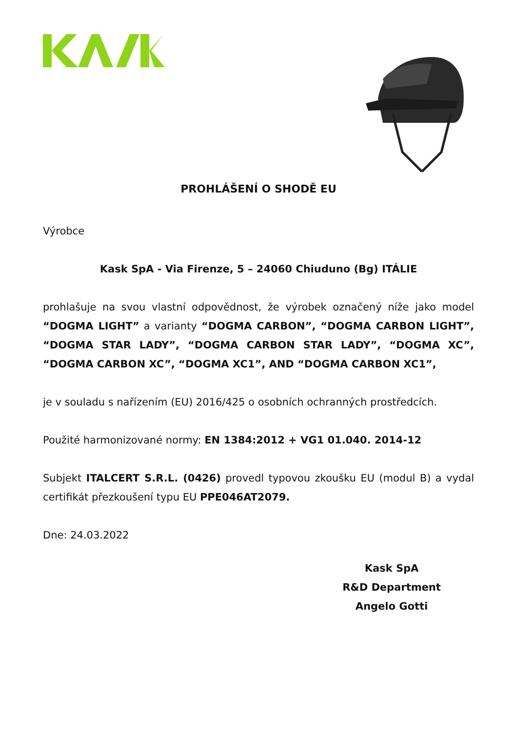PROHLÁŠENÍ O SHODĚ EU
Výrobce
Kask SpA - Via Firenze, 5 – 24060 Chiuduno (Bg) ITÁLIE
prohlašuje na svou vlastní odpovědnost, že výrobek označený níže jako model “DOGMA LIGHT” a varianty “DOGMA CARBON”, “DOGMA CARBON LIGHT”, “DOGMA STAR LADY”, “DOGMA CARBON STAR LADY”, “DOGMA XC”, “DOGMA CARBON XC”, “DOGMA XC1”, AND “DOGMA CARBON XC1”,
je v souladu s nařízením (EU) 2016/425 o osobních ochranných prostředcích.
Použité harmonizované normy: EN 1384:2012 + VG1 01.040. 2014-12
Subjekt ITALCERT S.R.L. (0426) provedl typovou zkoušku EU (modul B) a vydal certifikát přezkoušení typu EU PPE046AT2079.
Dne: 24.03.2022
Kask SpA
R&D Department
Angelo Gotti